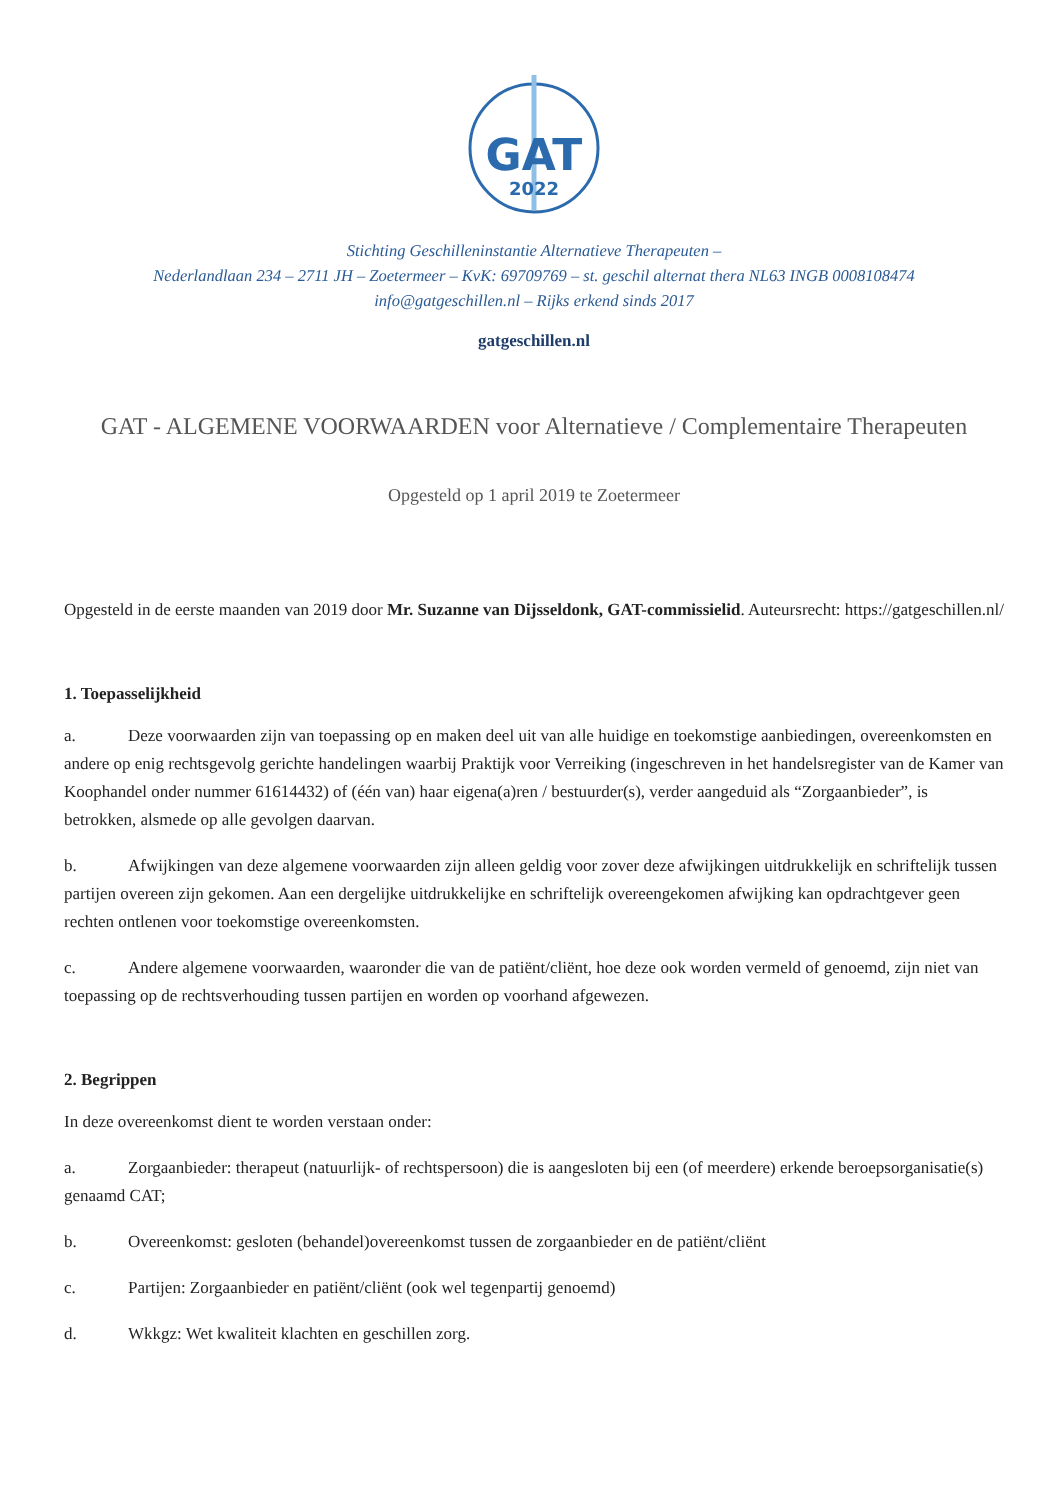GAT
2022
Stichting Geschilleninstantie Alternatieve Therapeuten –
Nederlandlaan 234 – 2711 JH – Zoetermeer – KvK: 69709769 – st. geschil alternat thera NL63 INGB 0008108474
info@gatgeschillen.nl – Rijks erkend sinds 2017
gatgeschillen.nl
GAT - ALGEMENE VOORWAARDEN voor Alternatieve / Complementaire Therapeuten
Opgesteld op 1 april 2019 te Zoetermeer
Opgesteld in de eerste maanden van 2019 door Mr. Suzanne van Dijsseldonk, GAT-commissielid. Auteursrecht: https://gatgeschillen.nl/
1. Toepasselijkheid
a. Deze voorwaarden zijn van toepassing op en maken deel uit van alle huidige en toekomstige aanbiedingen, overeenkomsten en andere op enig rechtsgevolg gerichte handelingen waarbij Praktijk voor Verreiking (ingeschreven in het handelsregister van de Kamer van Koophandel onder nummer 61614432) of (één van) haar eigena(a)ren / bestuurder(s), verder aangeduid als “Zorgaanbieder”, is betrokken, alsmede op alle gevolgen daarvan.
b. Afwijkingen van deze algemene voorwaarden zijn alleen geldig voor zover deze afwijkingen uitdrukkelijk en schriftelijk tussen partijen overeen zijn gekomen. Aan een dergelijke uitdrukkelijke en schriftelijk overeengekomen afwijking kan opdrachtgever geen rechten ontlenen voor toekomstige overeenkomsten.
c. Andere algemene voorwaarden, waaronder die van de patiënt/cliënt, hoe deze ook worden vermeld of genoemd, zijn niet van toepassing op de rechtsverhouding tussen partijen en worden op voorhand afgewezen.
2. Begrippen
In deze overeenkomst dient te worden verstaan onder:
a. Zorgaanbieder: therapeut (natuurlijk- of rechtspersoon) die is aangesloten bij een (of meerdere) erkende beroepsorganisatie(s) genaamd CAT;
b. Overeenkomst: gesloten (behandel)overeenkomst tussen de zorgaanbieder en de patiënt/cliënt
c. Partijen: Zorgaanbieder en patiënt/cliënt (ook wel tegenpartij genoemd)
d. Wkkgz: Wet kwaliteit klachten en geschillen zorg.